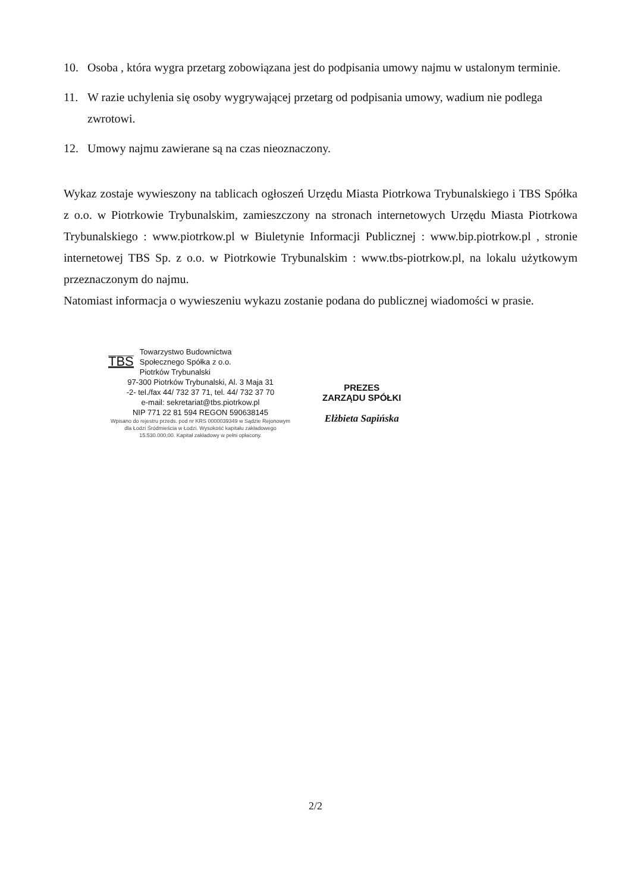10. Osoba , która wygra przetarg zobowiązana jest do podpisania umowy najmu w ustalonym terminie.
11. W razie uchylenia się osoby wygrywającej przetarg od podpisania umowy, wadium nie podlega zwrotowi.
12. Umowy najmu zawierane są na czas nieoznaczony.
Wykaz zostaje wywieszony na tablicach ogłoszeń Urzędu Miasta Piotrkowa Trybunalskiego i TBS Spółka z o.o. w Piotrkowie Trybunalskim, zamieszczony na stronach internetowych Urzędu Miasta Piotrkowa Trybunalskiego : www.piotrkow.pl w Biuletynie Informacji Publicznej : www.bip.piotrkow.pl , stronie internetowej TBS Sp. z o.o. w Piotrkowie Trybunalskim : www.tbs-piotrkow.pl, na lokalu użytkowym przeznaczonym do najmu.
Natomiast informacja o wywieszeniu wykazu zostanie podana do publicznej wiadomości w prasie.
TBS
Towarzystwo Budownictwa
Społecznego Spółka z o.o.
Piotrków Trybunalski
97-300 Piotrków Trybunalski, Al. 3 Maja 31
-2- tel./fax 44/ 732 37 71, tel. 44/ 732 37 70
e-mail: sekretariat@tbs.piotrkow.pl
NIP 771 22 81 594 REGON 590638145
Wpisano do rejestru przeds. pod nr KRS 0000039349 w Sądzie Rejonowym dla Łodzi Śródmieścia w Łodzi. Wysokość kapitału zakładowego 15.530.000,00. Kapitał zakładowy w pełni opłacony.
PREZES
ZARZĄDU SPÓŁKI
Elżbieta Sapińska
2/2